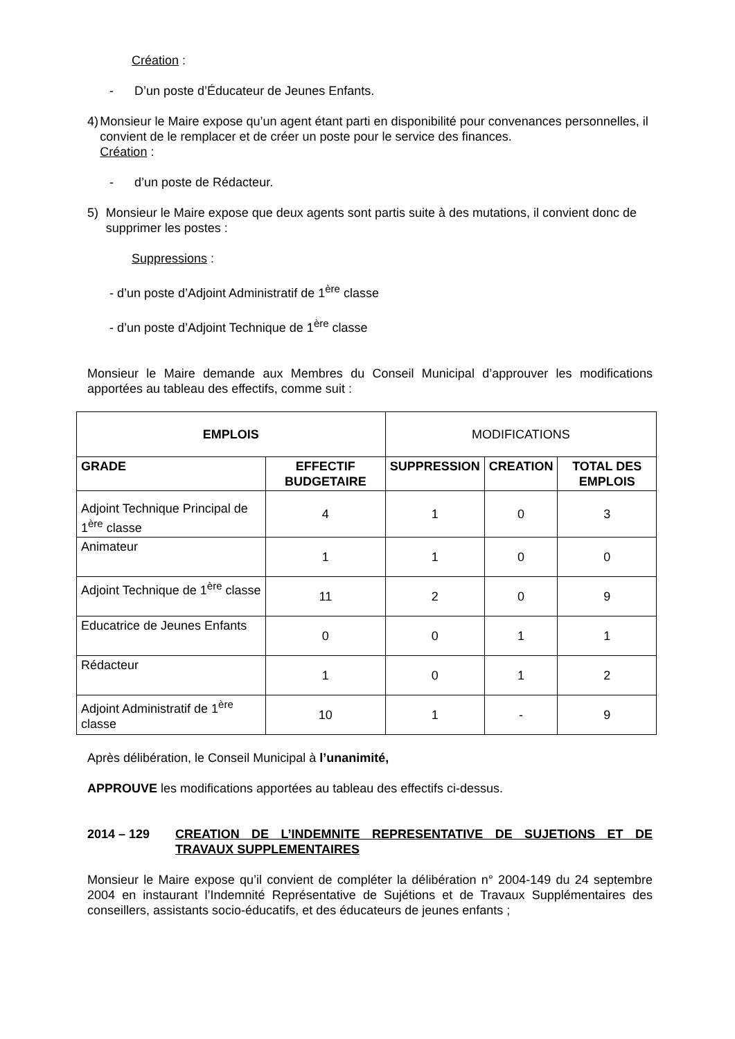Création :
- D’un poste d’Éducateur de Jeunes Enfants.
4) Monsieur le Maire expose qu’un agent étant parti en disponibilité pour convenances personnelles, il convient de le remplacer et de créer un poste pour le service des finances.
Création :
- d’un poste de Rédacteur.
5) Monsieur le Maire expose que deux agents sont partis suite à des mutations, il convient donc de supprimer les postes :
Suppressions :
- d’un poste d’Adjoint Administratif de 1<sup>ère</sup> classe
- d’un poste d’Adjoint Technique de 1<sup>ère</sup> classe
Monsieur le Maire demande aux Membres du Conseil Municipal d’approuver les modifications apportées au tableau des effectifs, comme suit :
| EMPLOIS | | MODIFICATIONS | | |
| GRADE | EFFECTIF BUDGETAIRE | SUPPRESSION | CREATION | TOTAL DES EMPLOIS |
| Adjoint Technique Principal de 1<sup>ère</sup> classe | 4 | 1 | 0 | 3 |
| Animateur | 1 | 1 | 0 | 0 |
| Adjoint Technique de 1<sup>ère</sup> classe | 11 | 2 | 0 | 9 |
| Educatrice de Jeunes Enfants | 0 | 0 | 1 | 1 |
| Rédacteur | 1 | 0 | 1 | 2 |
| Adjoint Administratif de 1<sup>ère</sup> classe | 10 | 1 | - | 9 |
Après délibération, le Conseil Municipal à l’unanimité,
APPROUVE les modifications apportées au tableau des effectifs ci-dessus.
2014 – 129 CREATION DE L’INDEMNITE REPRESENTATIVE DE SUJETIONS ET DE TRAVAUX SUPPLEMENTAIRES
Monsieur le Maire expose qu’il convient de compléter la délibération n° 2004-149 du 24 septembre 2004 en instaurant l’Indemnité Représentative de Sujétions et de Travaux Supplémentaires des conseillers, assistants socio-éducatifs, et des éducateurs de jeunes enfants ;